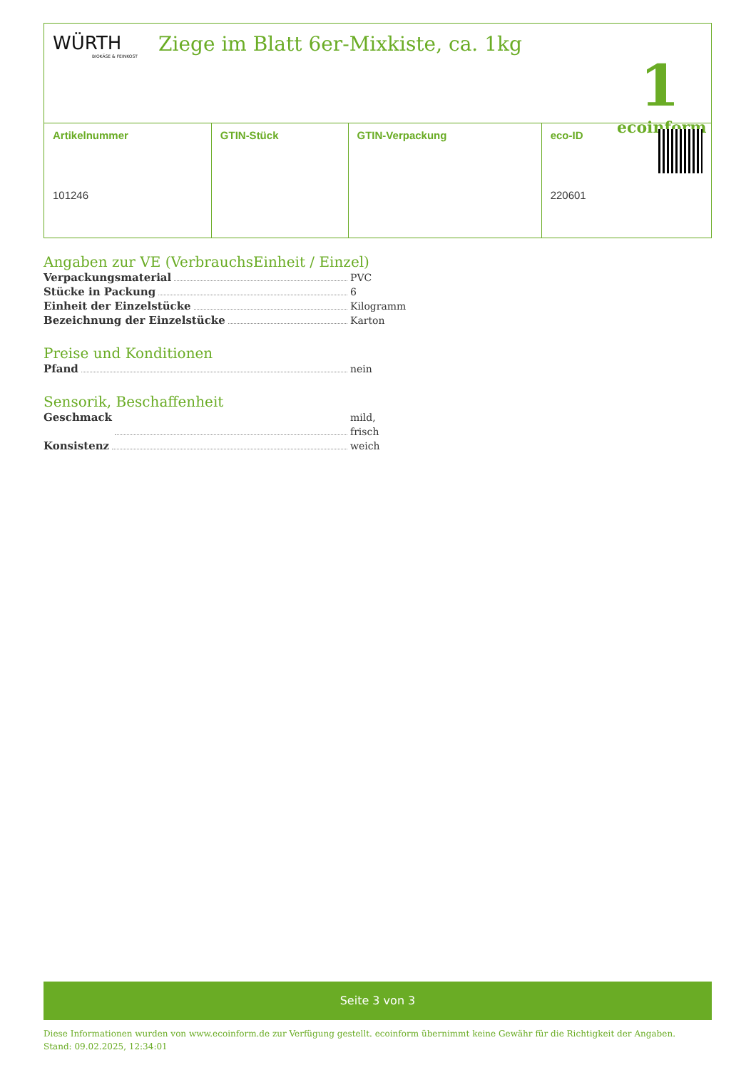WÜRTH
BIOKÄSE & FEINKOST
Ziege im Blatt 6er-Mixkiste, ca. 1kg
1
ecoinform
| Artikelnummer | GTIN-Stück | GTIN-Verpackung | eco-ID |
| --- | --- | --- | --- |
| 101246 | | | 220601 |
Angaben zur VE (VerbrauchsEinheit / Einzel)
Verpackungsmaterial PVC
Stücke in Packung 6
Einheit der Einzelstücke Kilogramm
Bezeichnung der Einzelstücke Karton
Preise und Konditionen
Pfand nein
Sensorik, Beschaffenheit
Geschmack mild, frisch
Konsistenz weich
Seite 3 von 3
Diese Informationen wurden von www.ecoinform.de zur Verfügung gestellt. ecoinform übernimmt keine Gewähr für die Richtigkeit der Angaben.
Stand: 09.02.2025, 12:34:01